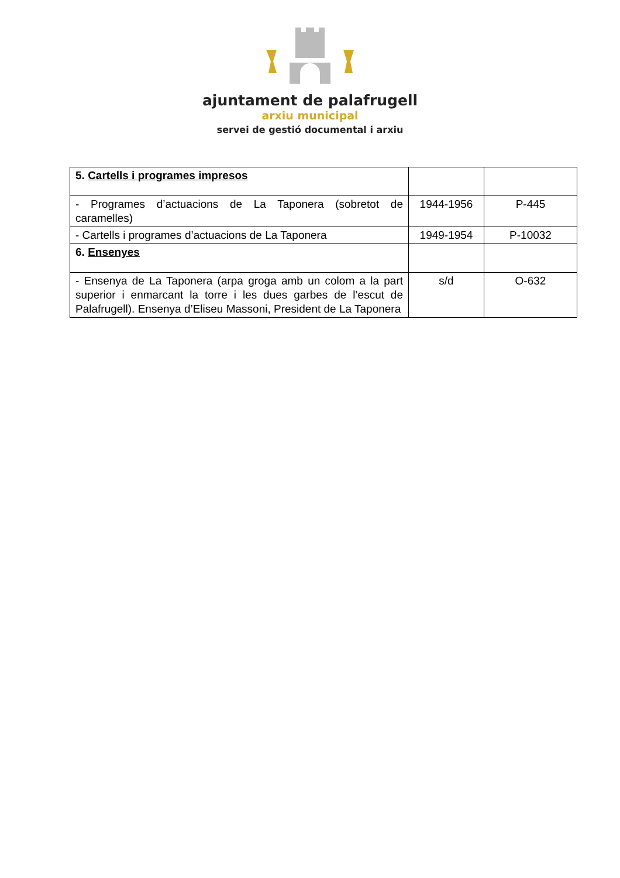ajuntament de palafrugell
arxiu municipal
servei de gestió documental i arxiu
| 5. Cartells i programes impresos | | |
| - Programes d’actuacions de La Taponera (sobretot de caramelles) | 1944-1956 | P-445 |
| - Cartells i programes d’actuacions de La Taponera | 1949-1954 | P-10032 |
| 6. Ensenyes | | |
| - Ensenya de La Taponera (arpa groga amb un colom a la part superior i enmarcant la torre i les dues garbes de l’escut de Palafrugell). Ensenya d’Eliseu Massoni, President de La Taponera | s/d | O-632 |